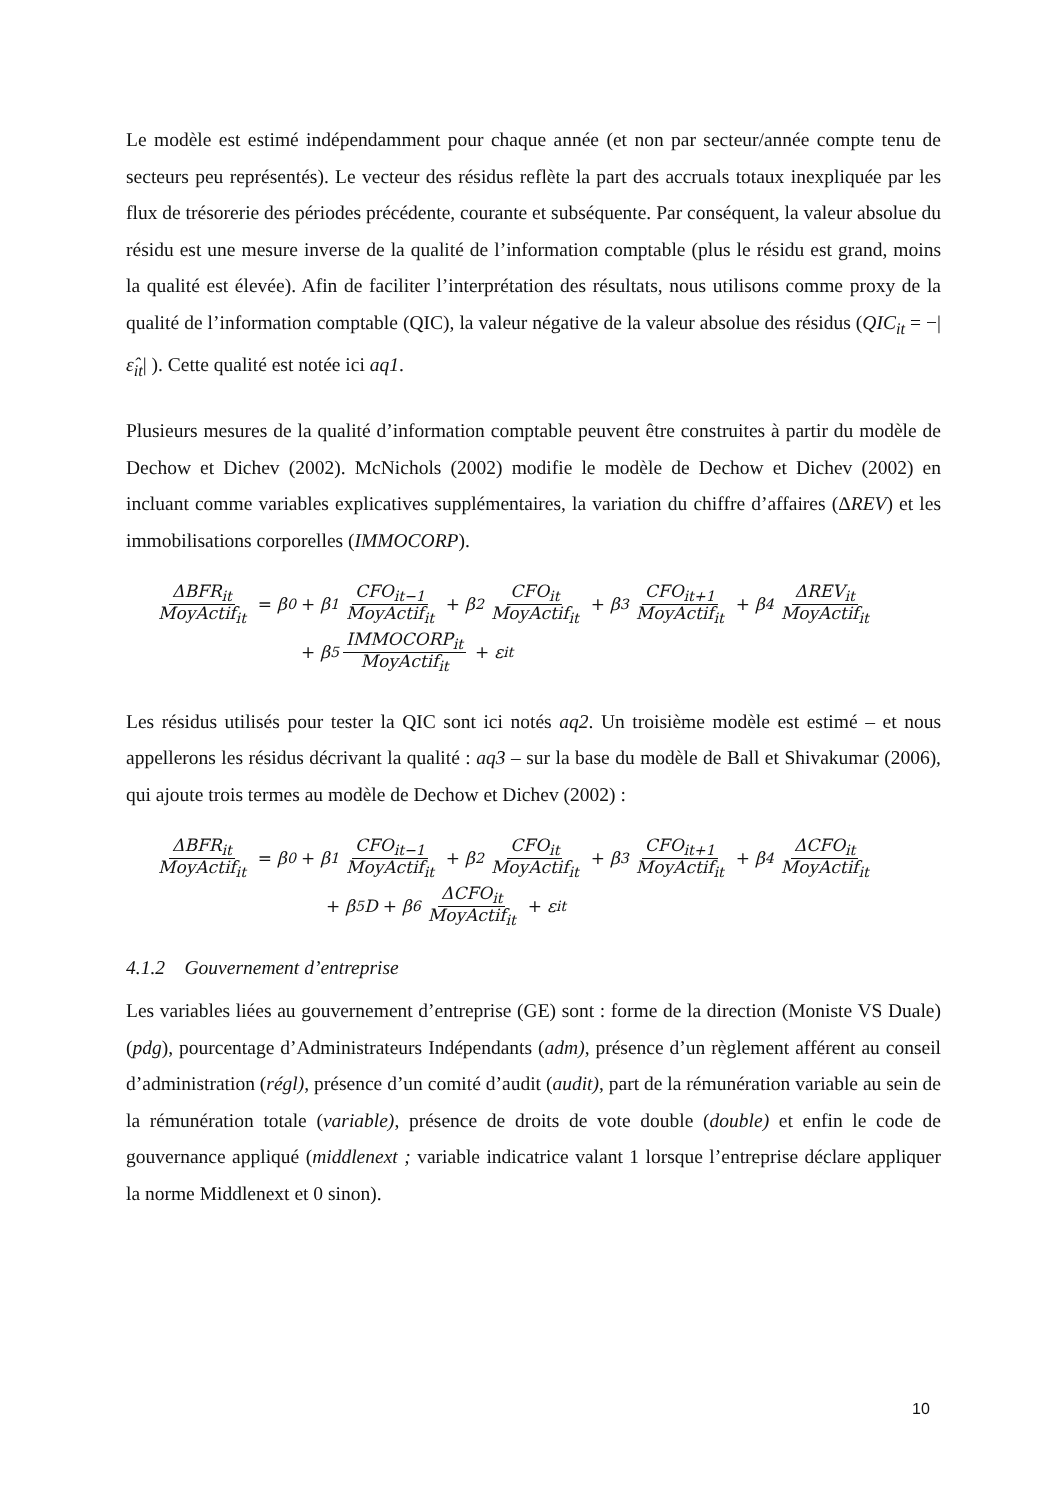Le modèle est estimé indépendamment pour chaque année (et non par secteur/année compte tenu de secteurs peu représentés). Le vecteur des résidus reflète la part des accruals totaux inexpliquée par les flux de trésorerie des périodes précédente, courante et subséquente. Par conséquent, la valeur absolue du résidu est une mesure inverse de la qualité de l’information comptable (plus le résidu est grand, moins la qualité est élevée). Afin de faciliter l’interprétation des résultats, nous utilisons comme proxy de la qualité de l’information comptable (QIC), la valeur négative de la valeur absolue des résidus (QIC<sub>it</sub> = −|ε̂<sub>it</sub>| ). Cette qualité est notée ici aq1.
Plusieurs mesures de la qualité d’information comptable peuvent être construites à partir du modèle de Dechow et Dichev (2002). McNichols (2002) modifie le modèle de Dechow et Dichev (2002) en incluant comme variables explicatives supplémentaires, la variation du chiffre d’affaires (ΔREV) et les immobilisations corporelles (IMMOCORP).
ΔBFR<sub>it</sub> MoyActif<sub>it</sub> = β<sub>0</sub> + β<sub>1</sub> CFO<sub>it−1</sub> MoyActif<sub>it</sub> + β<sub>2</sub> CFO<sub>it</sub> MoyActif<sub>it</sub> + β<sub>3</sub> CFO<sub>it+1</sub> MoyActif<sub>it</sub> + β<sub>4</sub> ΔREV<sub>it</sub> MoyActif<sub>it</sub>
+ β<sub>5</sub> IMMOCORP<sub>it</sub> MoyActif<sub>it</sub> + ε<sub>it</sub>
Les résidus utilisés pour tester la QIC sont ici notés aq2. Un troisième modèle est estimé – et nous appellerons les résidus décrivant la qualité : aq3 – sur la base du modèle de Ball et Shivakumar (2006), qui ajoute trois termes au modèle de Dechow et Dichev (2002) :
ΔBFR<sub>it</sub> MoyActif<sub>it</sub> = β<sub>0</sub> + β<sub>1</sub> CFO<sub>it−1</sub> MoyActif<sub>it</sub> + β<sub>2</sub> CFO<sub>it</sub> MoyActif<sub>it</sub> + β<sub>3</sub> CFO<sub>it+1</sub> MoyActif<sub>it</sub> + β<sub>4</sub> ΔCFO<sub>it</sub> MoyActif<sub>it</sub>
+ β<sub>5</sub>D + β<sub>6</sub> ΔCFO<sub>it</sub> MoyActif<sub>it</sub> + ε<sub>it</sub>
4.1.2 Gouvernement d’entreprise
Les variables liées au gouvernement d’entreprise (GE) sont : forme de la direction (Moniste VS Duale) (pdg), pourcentage d’Administrateurs Indépendants (adm), présence d’un règlement afférent au conseil d’administration (régl), présence d’un comité d’audit (audit), part de la rémunération variable au sein de la rémunération totale (variable), présence de droits de vote double (double) et enfin le code de gouvernance appliqué (middlenext ; variable indicatrice valant 1 lorsque l’entreprise déclare appliquer la norme Middlenext et 0 sinon).
10